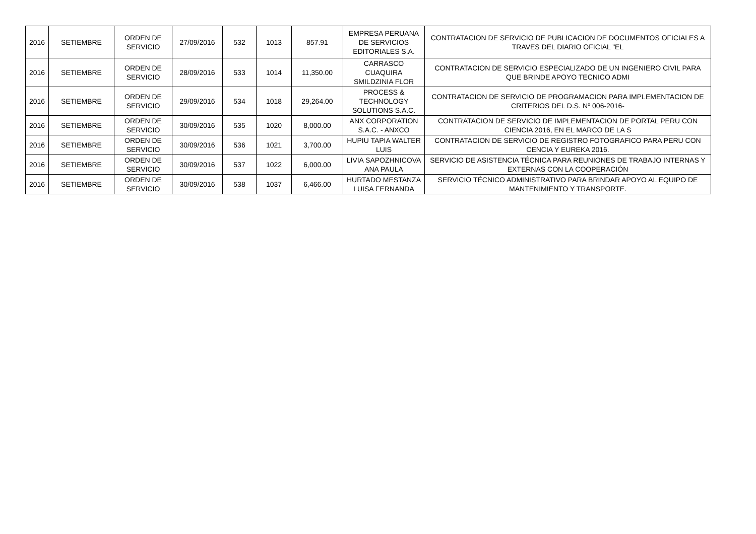| 2016 | SETIEMBRE | ORDEN DE SERVICIO | 27/09/2016 | 532 | 1013 | 857.91 | EMPRESA PERUANA DE SERVICIOS EDITORIALES S.A. | CONTRATACION DE SERVICIO DE PUBLICACION DE DOCUMENTOS OFICIALES A TRAVES DEL DIARIO OFICIAL "EL |
| 2016 | SETIEMBRE | ORDEN DE SERVICIO | 28/09/2016 | 533 | 1014 | 11,350.00 | CARRASCO CUAQUIRA SMILDZINIA FLOR | CONTRATACION DE SERVICIO ESPECIALIZADO DE UN INGENIERO CIVIL PARA QUE BRINDE APOYO TECNICO ADMI |
| 2016 | SETIEMBRE | ORDEN DE SERVICIO | 29/09/2016 | 534 | 1018 | 29,264.00 | PROCESS & TECHNOLOGY SOLUTIONS S.A.C. | CONTRATACION DE SERVICIO DE PROGRAMACION PARA IMPLEMENTACION DE CRITERIOS DEL D.S. Nº 006-2016- |
| 2016 | SETIEMBRE | ORDEN DE SERVICIO | 30/09/2016 | 535 | 1020 | 8,000.00 | ANX CORPORATION S.A.C. - ANXCO | CONTRATACION DE SERVICIO DE IMPLEMENTACION DE PORTAL PERU CON CIENCIA 2016, EN EL MARCO DE LA S |
| 2016 | SETIEMBRE | ORDEN DE SERVICIO | 30/09/2016 | 536 | 1021 | 3,700.00 | HUPIU TAPIA WALTER LUIS | CONTRATACION DE SERVICIO DE REGISTRO FOTOGRAFICO PARA PERU CON CENCIA Y EUREKA 2016. |
| 2016 | SETIEMBRE | ORDEN DE SERVICIO | 30/09/2016 | 537 | 1022 | 6,000.00 | LIVIA SAPOZHNICOVA ANA PAULA | SERVICIO DE ASISTENCIA TÉCNICA PARA REUNIONES DE TRABAJO INTERNAS Y EXTERNAS CON LA COOPERACIÓN |
| 2016 | SETIEMBRE | ORDEN DE SERVICIO | 30/09/2016 | 538 | 1037 | 6,466.00 | HURTADO MESTANZA LUISA FERNANDA | SERVICIO TÉCNICO ADMINISTRATIVO PARA BRINDAR APOYO AL EQUIPO DE MANTENIMIENTO Y TRANSPORTE. |